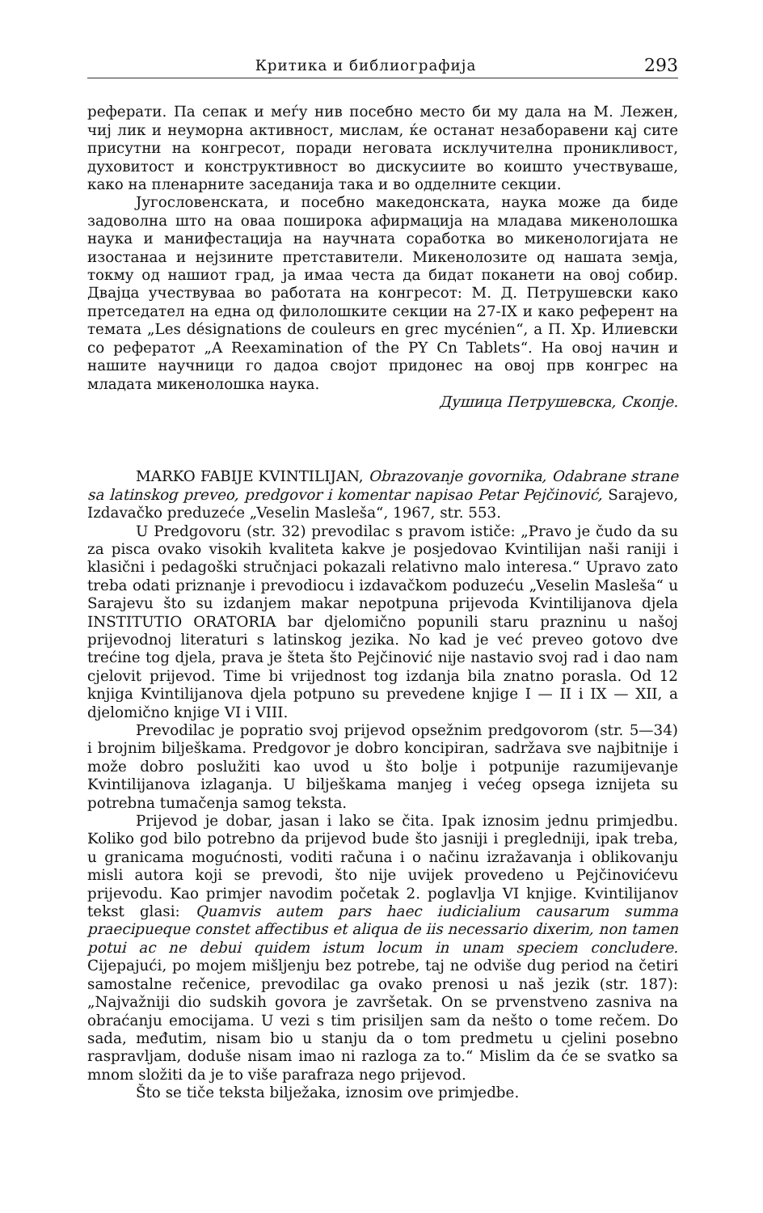Критика и библиографија 293
реферати. Па сепак и меѓу нив посебно место би му дала на М. Лежен, чиј лик и неуморна активност, мислам, ќе останат незаборавени кај сите присутни на конгресот, поради неговата исклучителна проникливост, духовитост и конструктивност во дискусиите во коишто учествуваше, како на пленарните заседанија така и во одделните секции.
Југословенската, и посебно македонската, наука може да биде задоволна што на оваа поширока афирмација на младава микенолошка наука и манифестација на научната соработка во микенологијата не изостанаа и нејзините претставители. Микенолозите од нашата земја, токму од нашиот град, ја имаа честа да бидат поканети на овој собир. Двајца учествуваа во работата на конгресот: М. Д. Петрушевски како претседател на една од филолошките секции на 27-IX и како референт на темата „Les désignations de couleurs en grec mycénien“, а П. Хр. Илиевски со рефератот „A Reexamination of the PY Cn Tablets“. На овој начин и нашите научници го дадоа својот придонес на овој прв конгрес на младата микенолошка наука.
Душица Петрушевска, Скопје.
MARKO FABIJE KVINTILIJAN, Obrazovanje govornika, Odabrane strane sa latinskog preveo, predgovor i komentar napisao Petar Pejčinović, Sarajevo, Izdavačko preduzeće „Veselin Masleša“, 1967, str. 553.
U Predgovoru (str. 32) prevodilac s pravom ističe: „Pravo je čudo da su za pisca ovako visokih kvaliteta kakve je posjedovao Kvintilijan naši raniji i klasični i pedagoški stručnjaci pokazali relativno malo interesa.“ Upravo zato treba odati priznanje i prevodiocu i izdavačkom poduzeću „Veselin Masleša“ u Sarajevu što su izdanjem makar nepotpuna prijevoda Kvintilijanova djela INSTITUTIO ORATORIA bar djelomično popunili staru prazninu u našoj prijevodnoj literaturi s latinskog jezika. No kad je već preveo gotovo dve trećine tog djela, prava je šteta što Pejčinović nije nastavio svoj rad i dao nam cjelovit prijevod. Time bi vrijednost tog izdanja bila znatno porasla. Od 12 knjiga Kvintilijanova djela potpuno su prevedene knjige I — II i IX — XII, a djelomično knjige VI i VIII.
Prevodilac je popratio svoj prijevod opsežnim predgovorom (str. 5—34) i brojnim bilješkama. Predgovor je dobro koncipiran, sadržava sve najbitnije i može dobro poslužiti kao uvod u što bolje i potpunije razumijevanje Kvintilijanova izlaganja. U bilješkama manjeg i većeg opsega iznijeta su potrebna tumačenja samog teksta.
Prijevod je dobar, jasan i lako se čita. Ipak iznosim jednu primjedbu. Koliko god bilo potrebno da prijevod bude što jasniji i pregledniji, ipak treba, u granicama mogućnosti, voditi računa i o načinu izražavanja i oblikovanju misli autora koji se prevodi, što nije uvijek provedeno u Pejčinovićevu prijevodu. Kao primjer navodim početak 2. poglavlja VI knjige. Kvintilijanov tekst glasi: Quamvis autem pars haec iudicialium causarum summa praecipueque constet affectibus et aliqua de iis necessario dixerim, non tamen potui ac ne debui quidem istum locum in unam speciem concludere. Cijepajući, po mojem mišljenju bez potrebe, taj ne odviše dug period na četiri samostalne rečenice, prevodilac ga ovako prenosi u naš jezik (str. 187): „Najvažniji dio sudskih govora je završetak. On se prvenstveno zasniva na obraćanju emocijama. U vezi s tim prisiljen sam da nešto o tome rečem. Do sada, međutim, nisam bio u stanju da o tom predmetu u cjelini posebno raspravljam, doduše nisam imao ni razloga za to.“ Mislim da će se svatko sa mnom složiti da je to više parafraza nego prijevod.
Što se tiče teksta bilježaka, iznosim ove primjedbe.